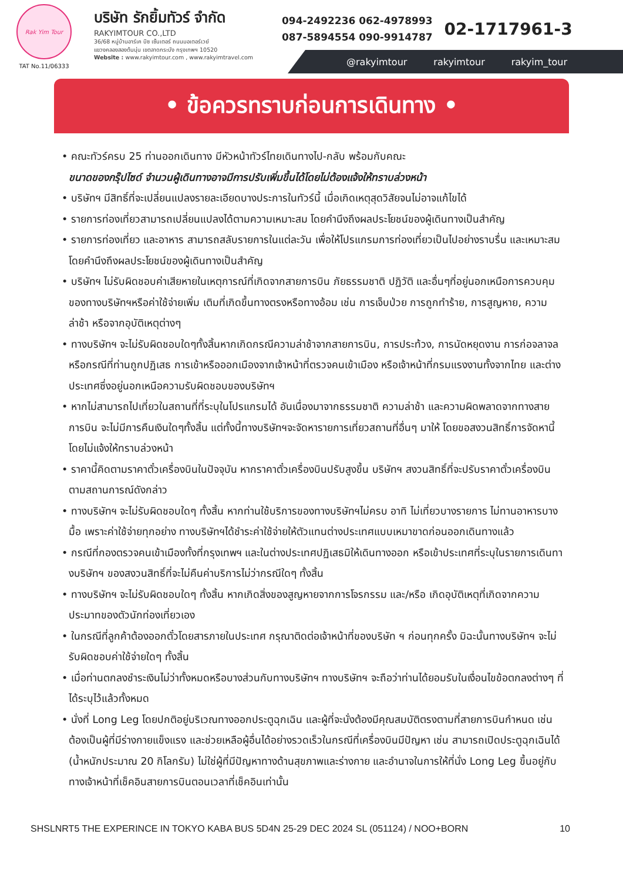Rak Yim Tour
TAT No.11/06333
บริษัท รักยิ้มทัวร์ จำกัด
RAKYIMTOUR CO.,LTD
36/68 หมู่บ้านอาร์เค บิซ เซ็นเตอร์ ถนนมอเตอร์เวย์
แขวงคลองสองต้นนุ่น เขตลาดกระบัง กรุงเทพฯ 10520
Website : www.rakyimtour.com , www.rakyimtravel.com
094-2492236 062-4978993
087-5894554 090-9914787
02-1717961-3
@rakyimtour rakyimtour rakyim_tour
• ข้อควรทราบก่อนการเดินทาง •
• คณะทัวร์ครบ 25 ท่านออกเดินทาง มีหัวหน้าทัวร์ไทยเดินทางไป-กลับ พร้อมกับคณะ
ขนาดของกรุ๊ปไซด์ จำนวนผู้เดินทางอาจมีการปรับเพิ่มขึ้นได้โดยไม่ต้องแจ้งให้ทราบล่วงหน้า
• บริษัทฯ มีสิทธิ์ที่จะเปลี่ยนแปลงรายละเอียดบางประการในทัวร์นี้ เมื่อเกิดเหตุสุดวิสัยจนไม่อาจแก้ไขได้
• รายการท่องเที่ยวสามารถเปลี่ยนแปลงได้ตามความเหมาะสม โดยคำนึงถึงผลประโยชน์ของผู้เดินทางเป็นสำคัญ
• รายการท่องเที่ยว และอาหาร สามารถสลับรายการในแต่ละวัน เพื่อให้โปรแกรมการท่องเที่ยวเป็นไปอย่างราบรื่น และเหมาะสม โดยคำนึงถึงผลประโยชน์ของผู้เดินทางเป็นสำคัญ
• บริษัทฯ ไม่รับผิดชอบค่าเสียหายในเหตุการณ์ที่เกิดจากสายการบิน ภัยธรรมชาติ ปฏิวัติ และอื่นๆที่อยู่นอกเหนือการควบคุมของทางบริษัทฯหรือค่าใช้จ่ายเพิ่ม เติมที่เกิดขึ้นทางตรงหรือทางอ้อม เช่น การเจ็บป่วย การถูกทำร้าย, การสูญหาย, ความล่าช้า หรือจากอุบัติเหตุต่างๆ
• ทางบริษัทฯ จะไม่รับผิดชอบใดๆทั้งสิ้นหากเกิดกรณีความล่าช้าจากสายการบิน, การประท้วง, การนัดหยุดงาน การก่อจลาจล หรือกรณีที่ท่านถูกปฏิเสธ การเข้าหรือออกเมืองจากเจ้าหน้าที่ตรวจคนเข้าเมือง หรือเจ้าหน้าที่กรมแรงงานทั้งจากไทย และต่างประเทศซึ่งอยู่นอกเหนือความรับผิดชอบของบริษัทฯ
• หากไม่สามารถไปเที่ยวในสถานที่ที่ระบุในโปรแกรมได้ อันเนื่องมาจากธรรมชาติ ความล่าช้า และความผิดพลาดจากทางสายการบิน จะไม่มีการคืนเงินใดๆทั้งสิ้น แต่ทั้งนี้ทางบริษัทฯจะจัดหารายการเที่ยวสถานที่อื่นๆ มาให้ โดยขอสงวนสิทธิ์การจัดหานี้โดยไม่แจ้งให้ทราบล่วงหน้า
• ราคานี้คิดตามราคาตั๋วเครื่องบินในปัจจุบัน หากราคาตั๋วเครื่องบินปรับสูงขึ้น บริษัทฯ สงวนสิทธิ์ที่จะปรับราคาตั๋วเครื่องบินตามสถานการณ์ดังกล่าว
• ทางบริษัทฯ จะไม่รับผิดชอบใดๆ ทั้งสิ้น หากท่านใช้บริการของทางบริษัทฯไม่ครบ อาทิ ไม่เที่ยวบางรายการ ไม่ทานอาหารบางมื้อ เพราะค่าใช้จ่ายทุกอย่าง ทางบริษัทฯได้ชำระค่าใช้จ่ายให้ตัวแทนต่างประเทศแบบเหมาขาดก่อนออกเดินทางแล้ว
• กรณีที่กองตรวจคนเข้าเมืองทั้งที่กรุงเทพฯ และในต่างประเทศปฏิเสธมิให้เดินทางออก หรือเข้าประเทศที่ระบุในรายการเดินทางบริษัทฯ ของสงวนสิทธิ์ที่จะไม่คืนค่าบริการไม่ว่ากรณีใดๆ ทั้งสิ้น
• ทางบริษัทฯ จะไม่รับผิดชอบใดๆ ทั้งสิ้น หากเกิดสิ่งของสูญหายจากการโจรกรรม และ/หรือ เกิดอุบัติเหตุที่เกิดจากความประมาทของตัวนักท่องเที่ยวเอง
• ในกรณีที่ลูกค้าต้องออกตั๋วโดยสารภายในประเทศ กรุณาติดต่อเจ้าหน้าที่ของบริษัท ฯ ก่อนทุกครั้ง มิฉะนั้นทางบริษัทฯ จะไม่รับผิดชอบค่าใช้จ่ายใดๆ ทั้งสิ้น
• เมื่อท่านตกลงชำระเงินไม่ว่าทั้งหมดหรือบางส่วนกับทางบริษัทฯ ทางบริษัทฯ จะถือว่าท่านได้ยอมรับในเงื่อนไขข้อตกลงต่างๆ ที่ได้ระบุไว้แล้วทั้งหมด
• นั่งที่ Long Leg โดยปกติอยู่บริเวณทางออกประตูฉุกเฉิน และผู้ที่จะนั่งต้องมีคุณสมบัติตรงตามที่สายการบินกำหนด เช่น ต้องเป็นผู้ที่มีร่างกายแข็งแรง และช่วยเหลือผู้อื่นได้อย่างรวดเร็วในกรณีที่เครื่องบินมีปัญหา เช่น สามารถเปิดประตูฉุกเฉินได้ (น้ำหนักประมาณ 20 กิโลกรัม) ไม่ใช่ผู้ที่มีปัญหาทางด้านสุขภาพและร่างกาย และอำนาจในการให้ที่นั่ง Long Leg ขึ้นอยู่กับทางเจ้าหน้าที่เช็คอินสายการบินตอนเวลาที่เช็คอินเท่านั้น
SHSLNRT5 THE EXPERINCE IN TOKYO KABA BUS 5D4N 25-29 DEC 2024 SL (051124) / NOO+BORN 10